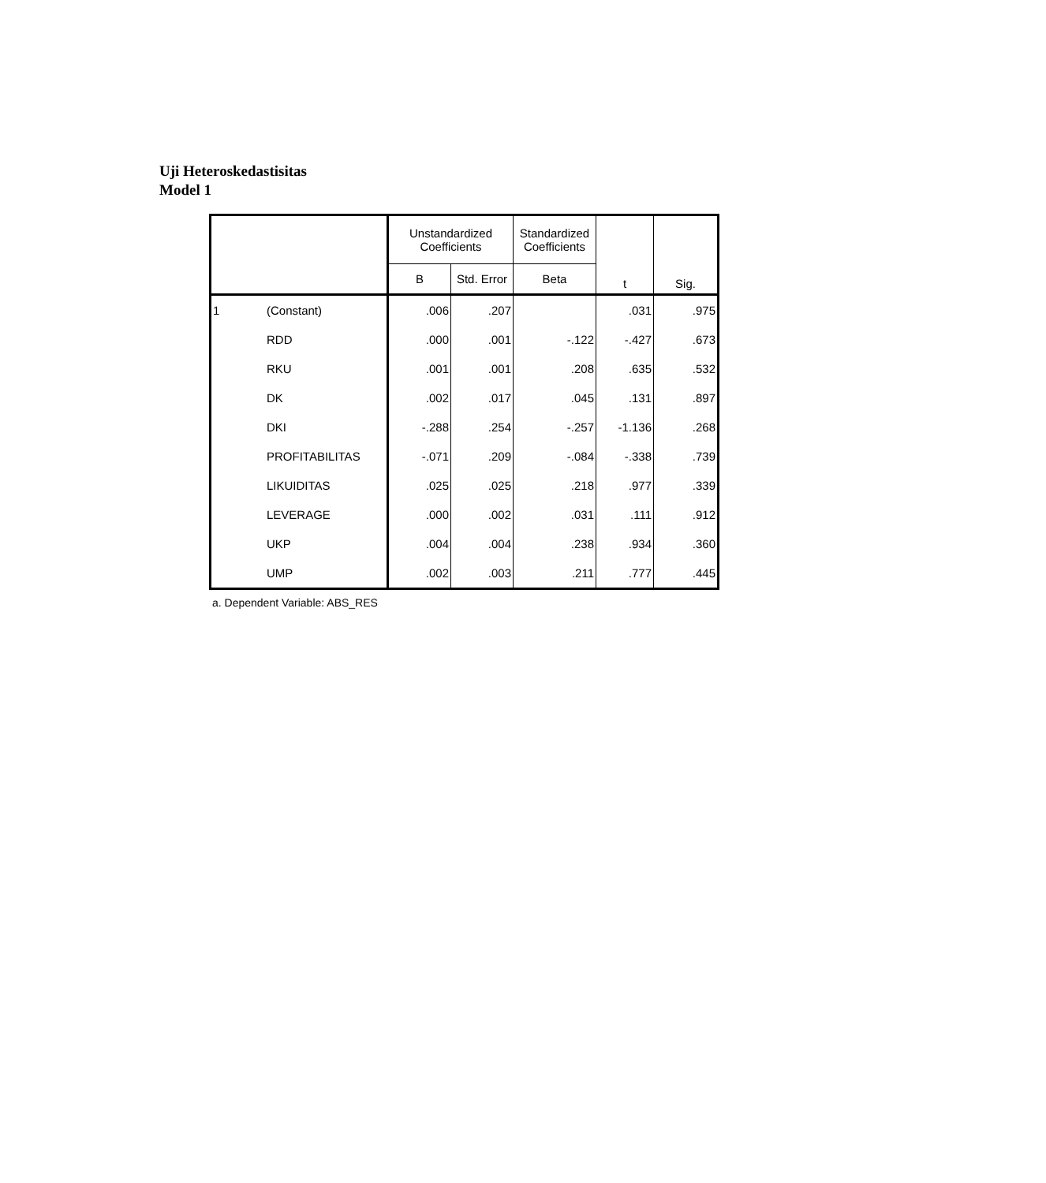Uji Heteroskedastisitas
Model 1
| | | Unstandardized Coefficients | | Standardized Coefficients | t | Sig. |
| --- | --- | --- | --- | --- | --- | --- |
| | | B | Std. Error | Beta | | |
| 1 | (Constant) | .006 | .207 | | .031 | .975 |
| | RDD | .000 | .001 | -.122 | -.427 | .673 |
| | RKU | .001 | .001 | .208 | .635 | .532 |
| | DK | .002 | .017 | .045 | .131 | .897 |
| | DKI | -.288 | .254 | -.257 | -1.136 | .268 |
| | PROFITABILITAS | -.071 | .209 | -.084 | -.338 | .739 |
| | LIKUIDITAS | .025 | .025 | .218 | .977 | .339 |
| | LEVERAGE | .000 | .002 | .031 | .111 | .912 |
| | UKP | .004 | .004 | .238 | .934 | .360 |
| | UMP | .002 | .003 | .211 | .777 | .445 |
a. Dependent Variable: ABS_RES